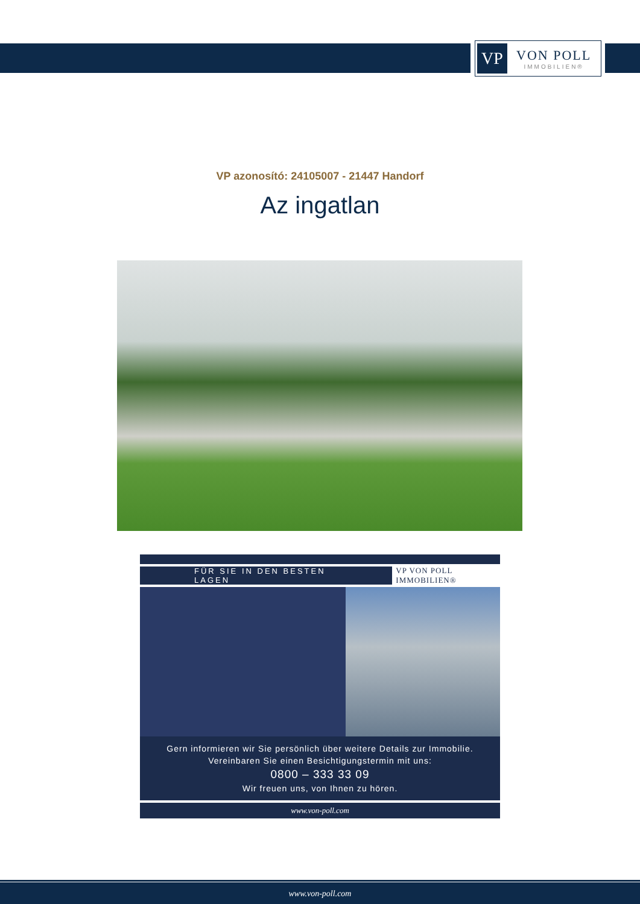VP
VON POLL
IMMOBILIEN®
VP azonosító: 24105007 - 21447 Handorf
Az ingatlan
FÜR SIE IN DEN BESTEN LAGEN VP VON POLL IMMOBILIEN®
Gern informieren wir Sie persönlich über weitere Details zur Immobilie.
Vereinbaren Sie einen Besichtigungstermin mit uns:
0800 – 333 33 09
Wir freuen uns, von Ihnen zu hören.
www.von-poll.com
www.von-poll.com